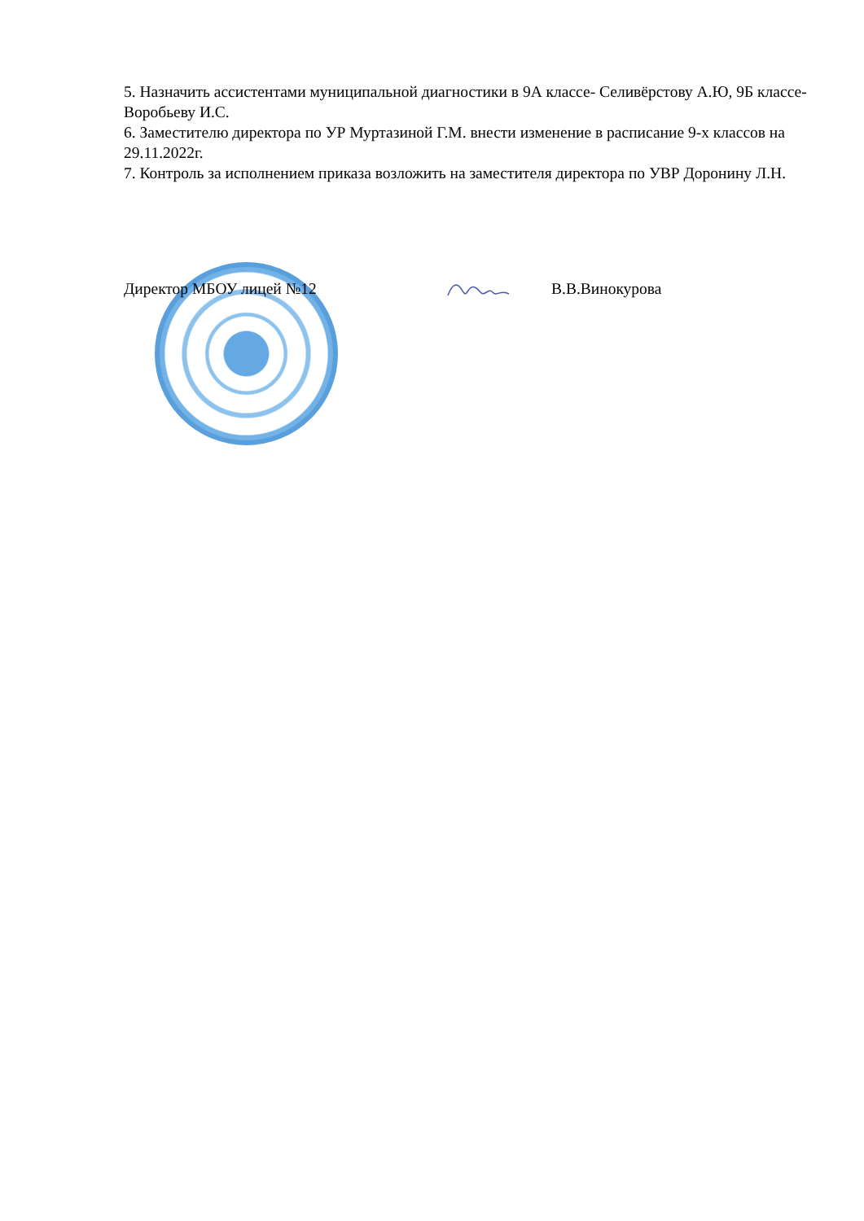5. Назначить ассистентами муниципальной диагностики в 9А классе- Селивёрстову А.Ю, 9Б классе- Воробьеву И.С.
6. Заместителю директора по УР Муртазиной Г.М. внести изменение в расписание 9-х классов на 29.11.2022г.
7. Контроль за исполнением приказа возложить на заместителя директора по УВР Доронину Л.Н.
Директор МБОУ лицей №12 В.В.Винокурова